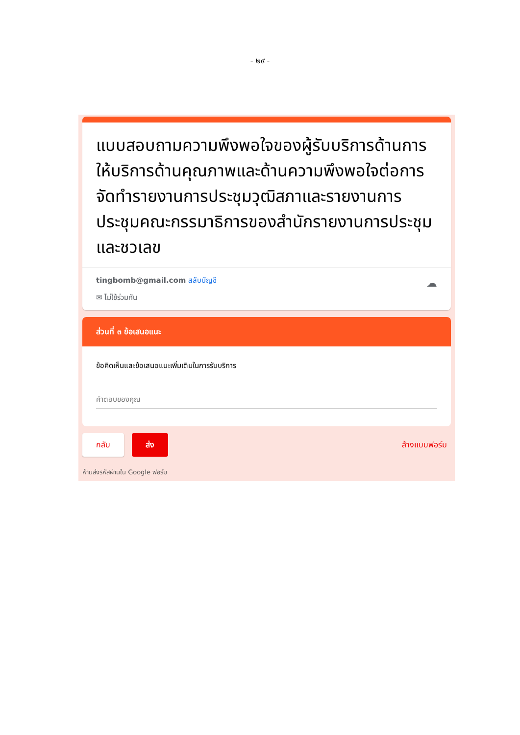- ๒๙ -
แบบสอบถามความพึงพอใจของผู้รับบริการด้านการให้บริการด้านคุณภาพและด้านความพึงพอใจต่อการจัดทำรายงานการประชุมวุฒิสภาและรายงานการประชุมคณะกรรมาธิการของสำนักรายงานการประชุมและชวเลข
tingbomb@gmail.com สลับบัญชี
✉ ไม่ใช้ร่วมกัน
☁
ส่วนที่ ๓ ข้อเสนอแนะ
ข้อคิดเห็นและข้อเสนอแนะเพิ่มเติมในการรับบริการ
คำตอบของคุณ
กลับ ส่ง ล้างแบบฟอร์ม
ห้ามส่งรหัสผ่านใน Google ฟอร์ม